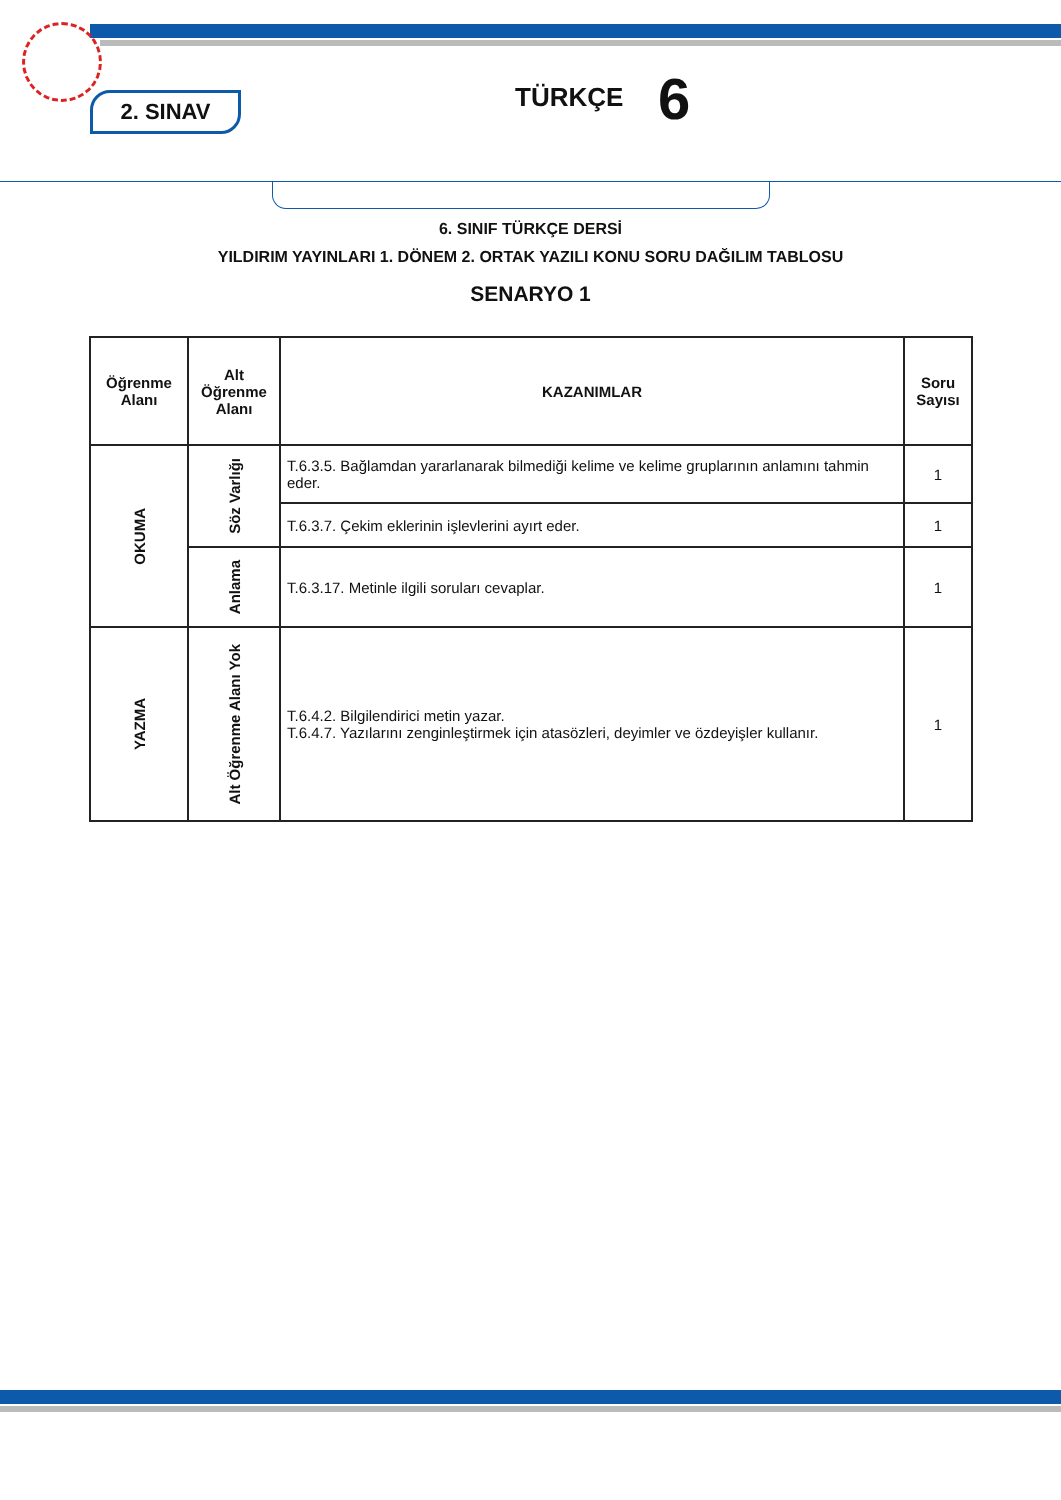2. SINAV TÜRKÇE 6
6. SINIF TÜRKÇE DERSİ
YILDIRIM YAYINLARI 1. DÖNEM 2. ORTAK YAZILI KONU SORU DAĞILIM TABLOSU
SENARYO 1
| Öğrenme Alanı | Alt Öğrenme Alanı | KAZANIMLAR | Soru Sayısı |
| --- | --- | --- | --- |
| OKUMA | Söz Varlığı | T.6.3.5. Bağlamdan yararlanarak bilmediği kelime ve kelime gruplarının anlamını tahmin eder. | 1 |
| | | T.6.3.7. Çekim eklerinin işlevlerini ayırt eder. | 1 |
| | Anlama | T.6.3.17. Metinle ilgili soruları cevaplar. | 1 |
| YAZMA | Alt Öğrenme Alanı Yok | T.6.4.2. Bilgilendirici metin yazar. T.6.4.7. Yazılarını zenginleştirmek için atasözleri, deyimler ve özdeyişler kullanır. | 1 |